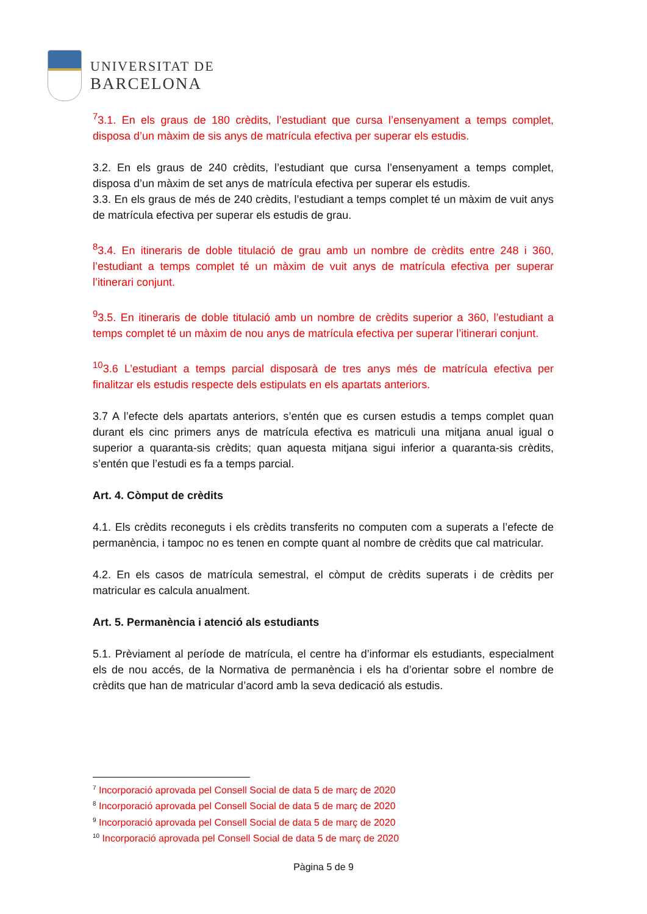UNIVERSITAT DE
BARCELONA
<sup>7</sup> 3.1. En els graus de 180 crèdits, l’estudiant que cursa l’ensenyament a temps complet, disposa d’un màxim de sis anys de matrícula efectiva per superar els estudis.
3.2. En els graus de 240 crèdits, l’estudiant que cursa l’ensenyament a temps complet, disposa d’un màxim de set anys de matrícula efectiva per superar els estudis.
3.3. En els graus de més de 240 crèdits, l’estudiant a temps complet té un màxim de vuit anys de matrícula efectiva per superar els estudis de grau.
<sup>8</sup> 3.4. En itineraris de doble titulació de grau amb un nombre de crèdits entre 248 i 360, l’estudiant a temps complet té un màxim de vuit anys de matrícula efectiva per superar l’itinerari conjunt.
<sup>9</sup> 3.5. En itineraris de doble titulació amb un nombre de crèdits superior a 360, l’estudiant a temps complet té un màxim de nou anys de matrícula efectiva per superar l’itinerari conjunt.
<sup>10</sup> 3.6 L’estudiant a temps parcial disposarà de tres anys més de matrícula efectiva per finalitzar els estudis respecte dels estipulats en els apartats anteriors.
3.7 A l’efecte dels apartats anteriors, s’entén que es cursen estudis a temps complet quan durant els cinc primers anys de matrícula efectiva es matriculi una mitjana anual igual o superior a quaranta-sis crèdits; quan aquesta mitjana sigui inferior a quaranta-sis crèdits, s’entén que l’estudi es fa a temps parcial.
Art. 4. Còmput de crèdits
4.1. Els crèdits reconeguts i els crèdits transferits no computen com a superats a l’efecte de permanència, i tampoc no es tenen en compte quant al nombre de crèdits que cal matricular.
4.2. En els casos de matrícula semestral, el còmput de crèdits superats i de crèdits per matricular es calcula anualment.
Art. 5. Permanència i atenció als estudiants
5.1. Prèviament al període de matrícula, el centre ha d’informar els estudiants, especialment els de nou accés, de la Normativa de permanència i els ha d’orientar sobre el nombre de crèdits que han de matricular d’acord amb la seva dedicació als estudis.
<sup>7</sup> Incorporació aprovada pel Consell Social de data 5 de març de 2020
<sup>8</sup> Incorporació aprovada pel Consell Social de data 5 de març de 2020
<sup>9</sup> Incorporació aprovada pel Consell Social de data 5 de març de 2020
<sup>10</sup> Incorporació aprovada pel Consell Social de data 5 de març de 2020
Pàgina 5 de 9